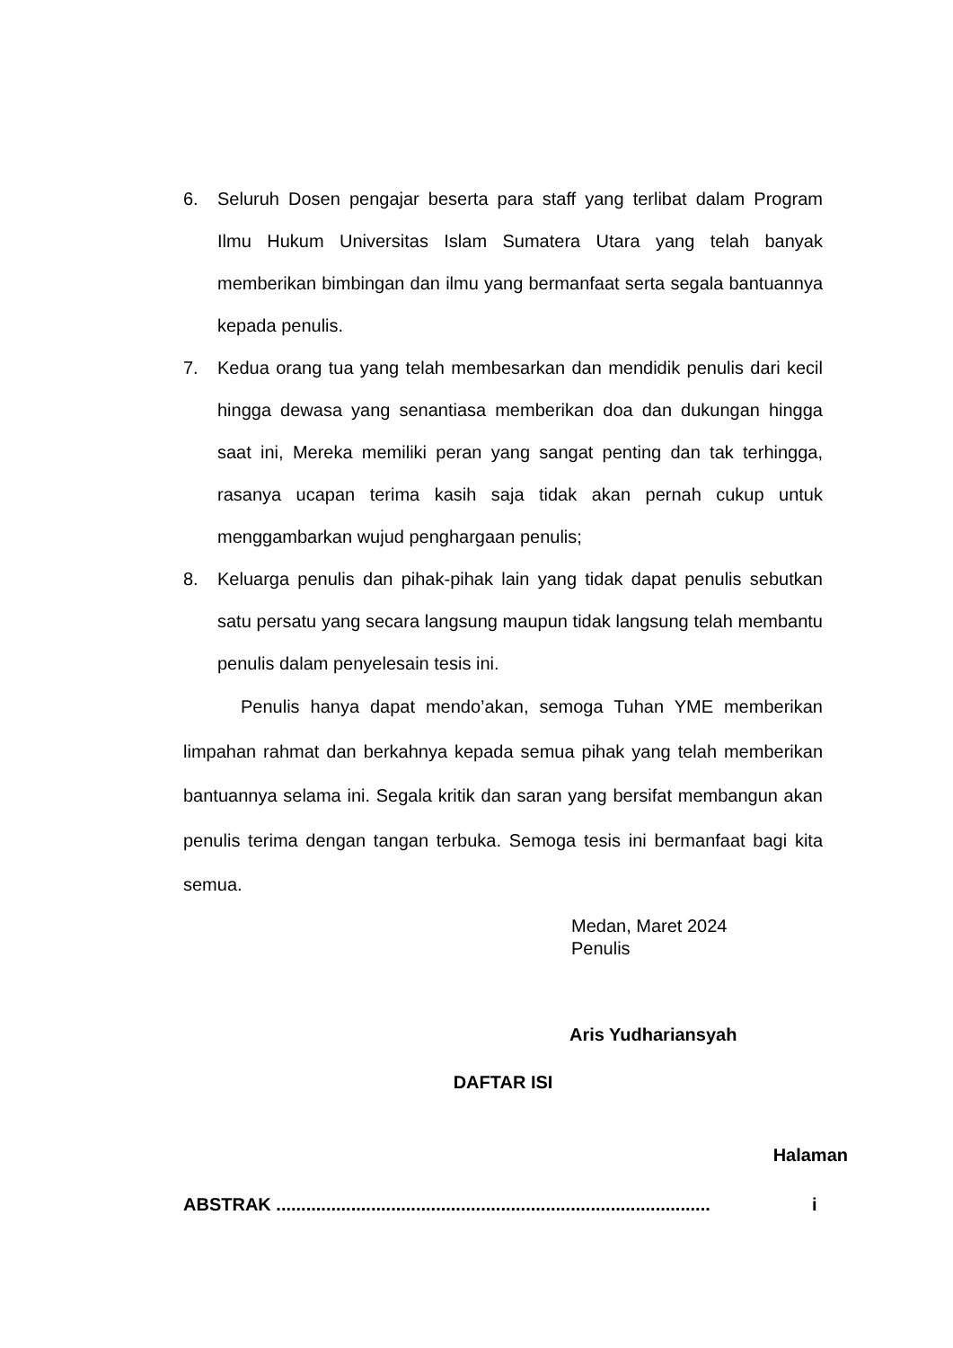6. Seluruh Dosen pengajar beserta para staff yang terlibat dalam Program Ilmu Hukum Universitas Islam Sumatera Utara yang telah banyak memberikan bimbingan dan ilmu yang bermanfaat serta segala bantuannya kepada penulis.
7. Kedua orang tua yang telah membesarkan dan mendidik penulis dari kecil hingga dewasa yang senantiasa memberikan doa dan dukungan hingga saat ini, Mereka memiliki peran yang sangat penting dan tak terhingga, rasanya ucapan terima kasih saja tidak akan pernah cukup untuk menggambarkan wujud penghargaan penulis;
8. Keluarga penulis dan pihak-pihak lain yang tidak dapat penulis sebutkan satu persatu yang secara langsung maupun tidak langsung telah membantu penulis dalam penyelesain tesis ini.
Penulis hanya dapat mendo’akan, semoga Tuhan YME memberikan limpahan rahmat dan berkahnya kepada semua pihak yang telah memberikan bantuannya selama ini. Segala kritik dan saran yang bersifat membangun akan penulis terima dengan tangan terbuka. Semoga tesis ini bermanfaat bagi kita semua.
Medan, Maret 2024
Penulis
Aris Yudhariansyah
DAFTAR ISI
Halaman
ABSTRAK ....................................................................................... i